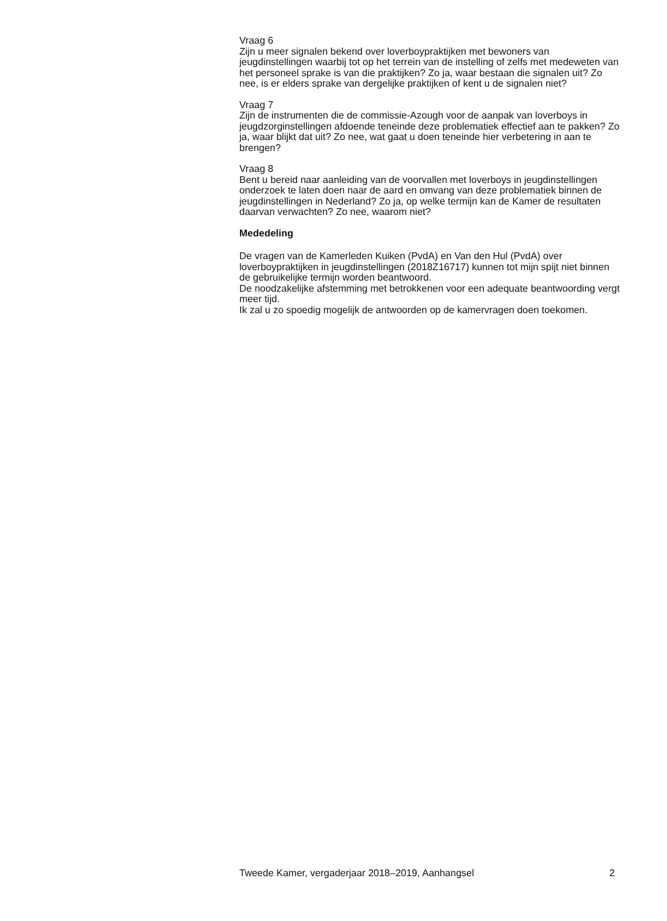Vraag 6
Zijn u meer signalen bekend over loverboypraktijken met bewoners van jeugdinstellingen waarbij tot op het terrein van de instelling of zelfs met medeweten van het personeel sprake is van die praktijken? Zo ja, waar bestaan die signalen uit? Zo nee, is er elders sprake van dergelijke praktijken of kent u de signalen niet?
Vraag 7
Zijn de instrumenten die de commissie-Azough voor de aanpak van loverboys in jeugdzorginstellingen afdoende teneinde deze problematiek effectief aan te pakken? Zo ja, waar blijkt dat uit? Zo nee, wat gaat u doen teneinde hier verbetering in aan te brengen?
Vraag 8
Bent u bereid naar aanleiding van de voorvallen met loverboys in jeugdinstellingen onderzoek te laten doen naar de aard en omvang van deze problematiek binnen de jeugdinstellingen in Nederland? Zo ja, op welke termijn kan de Kamer de resultaten daarvan verwachten? Zo nee, waarom niet?
Mededeling
De vragen van de Kamerleden Kuiken (PvdA) en Van den Hul (PvdA) over loverboypraktijken in jeugdinstellingen (2018Z16717) kunnen tot mijn spijt niet binnen de gebruikelijke termijn worden beantwoord.
De noodzakelijke afstemming met betrokkenen voor een adequate beantwoording vergt meer tijd.
Ik zal u zo spoedig mogelijk de antwoorden op de kamervragen doen toekomen.
Tweede Kamer, vergaderjaar 2018–2019, Aanhangsel 2